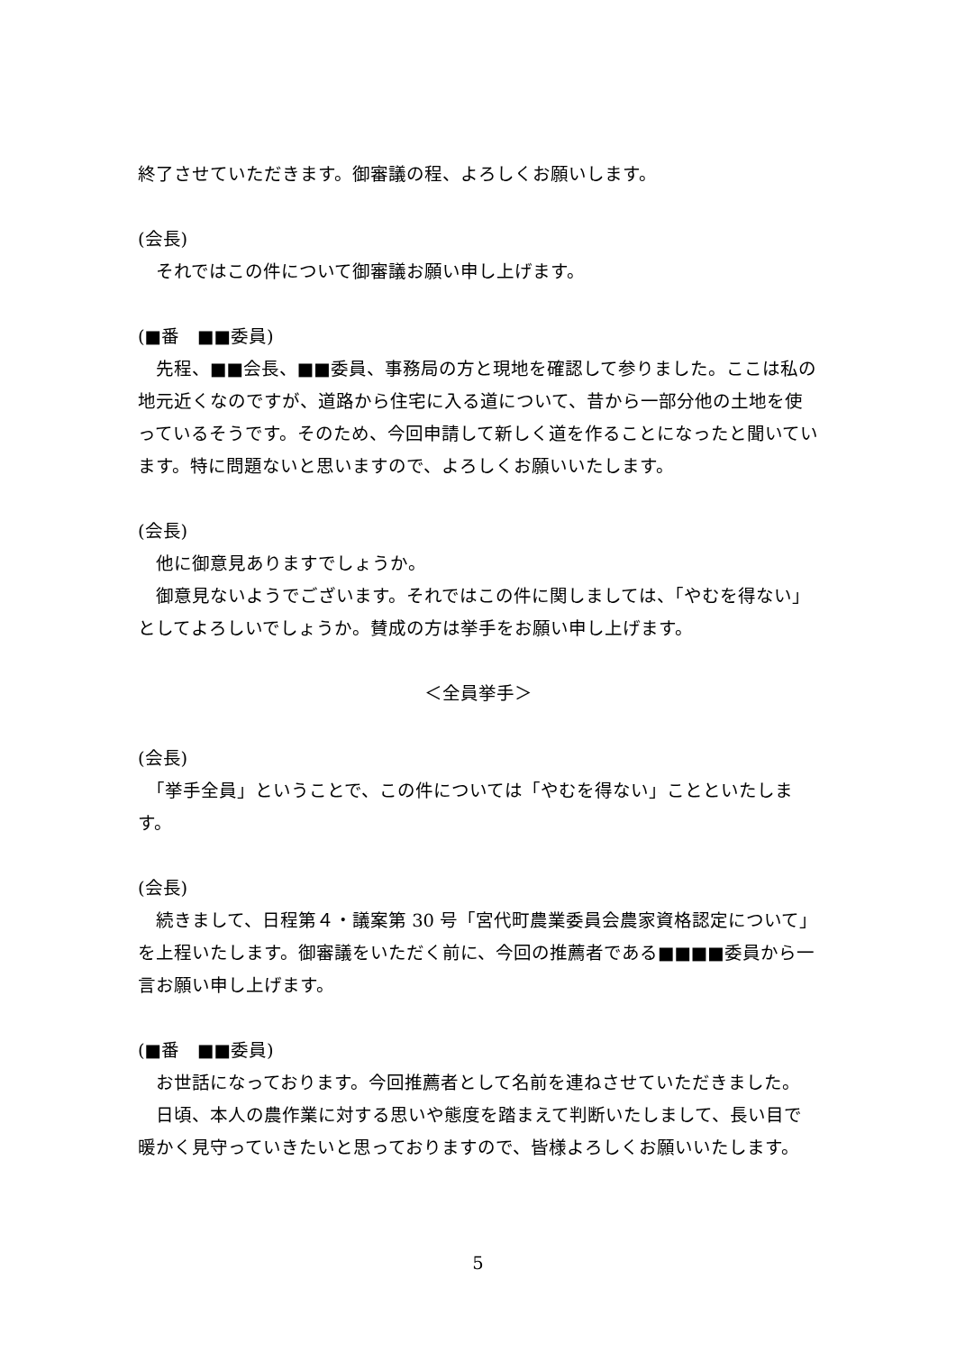終了させていただきます。御審議の程、よろしくお願いします。
(会長)
　それではこの件について御審議お願い申し上げます。
(■番　■■委員)
　先程、■■会長、■■委員、事務局の方と現地を確認して参りました。ここは私の地元近くなのですが、道路から住宅に入る道について、昔から一部分他の土地を使っているそうです。そのため、今回申請して新しく道を作ることになったと聞いています。特に問題ないと思いますので、よろしくお願いいたします。
(会長)
　他に御意見ありますでしょうか。
　御意見ないようでございます。それではこの件に関しましては、「やむを得ない」としてよろしいでしょうか。賛成の方は挙手をお願い申し上げます。
＜全員挙手＞
(会長)
　「挙手全員」ということで、この件については「やむを得ない」ことといたします。
(会長)
　続きまして、日程第４・議案第 30 号「宮代町農業委員会農家資格認定について」を上程いたします。御審議をいただく前に、今回の推薦者である■■■■委員から一言お願い申し上げます。
(■番　■■委員)
　お世話になっております。今回推薦者として名前を連ねさせていただきました。
　日頃、本人の農作業に対する思いや態度を踏まえて判断いたしまして、長い目で暖かく見守っていきたいと思っておりますので、皆様よろしくお願いいたします。
5